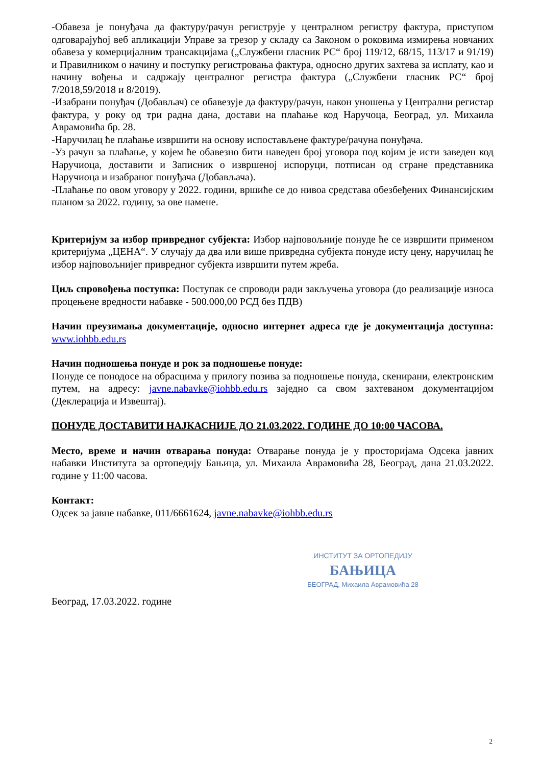-Обавеза је понуђача да фактуру/рачун региструје у централном регистру фактура, приступом одговарајућој веб апликацији Управе за трезор у складу са Законом о роковима измирења новчаних обавеза у комерцијалним трансакцијама („Службени гласник РС“ број 119/12, 68/15, 113/17 и 91/19) и Правилником о начину и поступку регистровања фактура, односно других захтева за исплату, као и начину вођења и садржају централног регистра фактура („Службени гласник РС“ број 7/2018,59/2018 и 8/2019).
-Изабрани понуђач (Добављач) се обавезује да фактуру/рачун, након уношења у Централни регистар фактура, у року од три радна дана, достави на плаћање код Наручоца, Београд, ул. Михаила Аврамовића бр. 28.
-Наручилац ће плаћање извршити на основу испостављене фактуре/рачуна понуђача.
-Уз рачун за плаћање, у којем ће обавезно бити наведен број уговора под којим је исти заведен код Наручиоца, доставити и Записник о извршеној испоруци, потписан од стране представника Наручиоца и изабраног понуђача (Добављача).
-Плаћање по овом уговору у 2022. години, вршиће се до нивоа средстава обезбеђених Финансијским планом за 2022. годину, за ове намене.
Критеријум за избор привредног субјекта: Избор најповољније понуде ће се извршити применом критеријума „ЦЕНА“. У случају да два или више привредна субјекта понуде исту цену, наручилац ће избор најповољнијег привредног субјекта извршити путем жреба.
Циљ спровођења поступка: Поступак се спроводи ради закључења уговора (до реализације износа процењене вредности набавке - 500.000,00 РСД без ПДВ)
Начин преузимања документације, односно интернет адреса где је документација доступна: www.iohbb.edu.rs
Начин подношења понуде и рок за подношење понуде:
Понуде се понодосе на обрасцима у прилогу позива за подношење понуда, скенирани, електронским путем, на адресу: javne.nabavke@iohbb.edu.rs заједно са свом захтеваном документацијом (Деклерација и Извештај).
ПОНУДЕ ДОСТАВИТИ НАЈКАСНИЈЕ ДО 21.03.2022. ГОДИНЕ ДО 10:00 ЧАСОВА.
Место, време и начин отварања понуда: Отварање понуда је у просторијама Одсека јавних набавки Института за ортопедију Бањица, ул. Михаила Аврамовића 28, Београд, дана 21.03.2022. године у 11:00 часова.
Контакт:
Одсек за јавне набавке, 011/6661624, javne.nabavke@iohbb.edu.rs
ИНСТИТУТ ЗА ОРТОПЕДИЈУ
БАЊИЦА
БЕОГРАД, Михаила Аврамовића 28
Београд, 17.03.2022. године
2